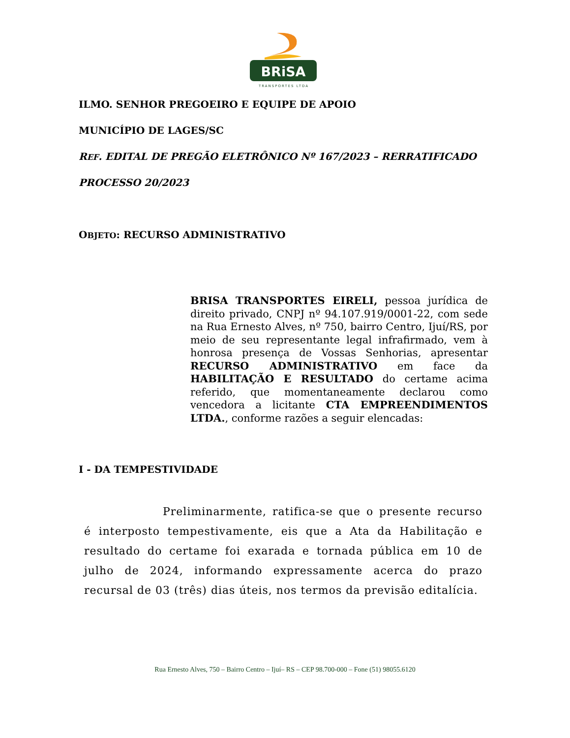BRiSA
TRANSPORTES LTDA
ILMO. SENHOR PREGOEIRO E EQUIPE DE APOIO
MUNICÍPIO DE LAGES/SC
REF. EDITAL DE PREGÃO ELETRÔNICO Nº 167/2023 – RERRATIFICADO
PROCESSO 20/2023
OBJETO: RECURSO ADMINISTRATIVO
BRISA TRANSPORTES EIRELI, pessoa jurídica de direito privado, CNPJ nº 94.107.919/0001-22, com sede na Rua Ernesto Alves, nº 750, bairro Centro, Ijuí/RS, por meio de seu representante legal infrafirmado, vem à honrosa presença de Vossas Senhorias, apresentar RECURSO ADMINISTRATIVO em face da HABILITAÇÃO E RESULTADO do certame acima referido, que momentaneamente declarou como vencedora a licitante CTA EMPREENDIMENTOS LTDA., conforme razões a seguir elencadas:
I - DA TEMPESTIVIDADE
Preliminarmente, ratifica-se que o presente recurso é interposto tempestivamente, eis que a Ata da Habilitação e resultado do certame foi exarada e tornada pública em 10 de julho de 2024, informando expressamente acerca do prazo recursal de 03 (três) dias úteis, nos termos da previsão editalícia.
Rua Ernesto Alves, 750 – Bairro Centro – Ijuí– RS – CEP 98.700-000 – Fone (51) 98055.6120